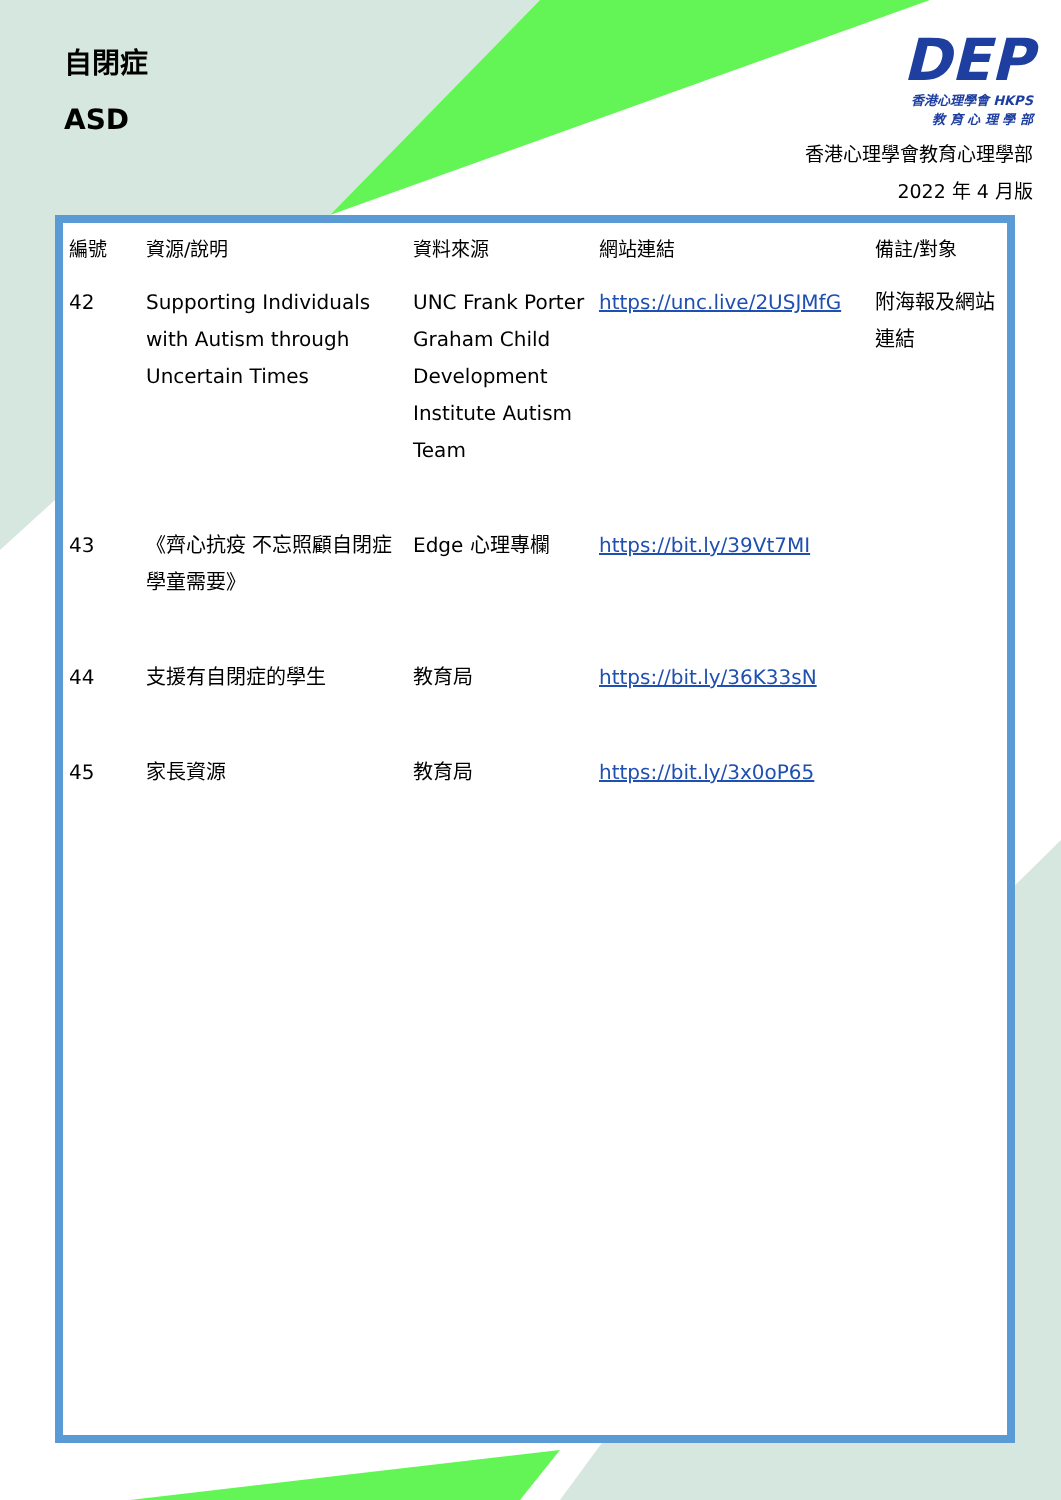自閉症
ASD
DEP
香港心理學會 HKPS
教 育 心 理 學 部
香港心理學會教育心理學部
2022 年 4 月版
| 編號 | 資源/說明 | 資料來源 | 網站連結 | 備註/對象 |
| --- | --- | --- | --- | --- |
| 42 | Supporting Individuals with Autism through Uncertain Times | UNC Frank Porter Graham Child Development Institute Autism Team | https://unc.live/2USJMfG | 附海報及網站連結 |
| 43 | 《齊心抗疫 不忘照顧自閉症學童需要》 | Edge 心理專欄 | https://bit.ly/39Vt7MI | |
| 44 | 支援有自閉症的學生 | 教育局 | https://bit.ly/36K33sN | |
| 45 | 家長資源 | 教育局 | https://bit.ly/3x0oP65 | |